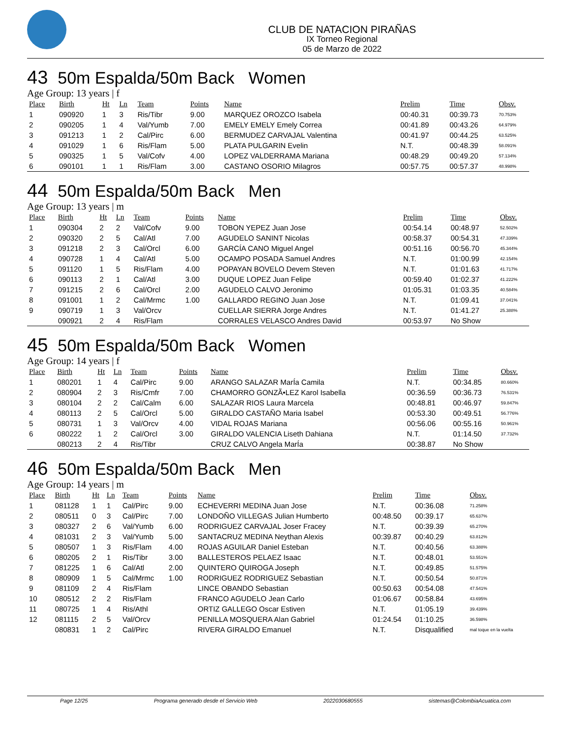CLUB DE NATACION PIRAÑAS
IX Torneo Regional
05 de Marzo de 2022
43 50m Espalda/50m Back Women
Age Group: 13 years | f
| Place | Birth | Ht | Ln | Team | Points | Name | Prelim | Time | Obsv. |
| --- | --- | --- | --- | --- | --- | --- | --- | --- | --- |
| 1 | 090920 | 1 | 3 | Ris/Tibr | 9.00 | MARQUEZ OROZCO Isabela | 00:40.31 | 00:39.73 | 70.753% |
| 2 | 090205 | 1 | 4 | Val/Yumb | 7.00 | EMELY EMELY Emely Correa | 00:41.89 | 00:43.26 | 64.979% |
| 3 | 091213 | 1 | 2 | Cal/Pirc | 6.00 | BERMUDEZ CARVAJAL Valentina | 00:41.97 | 00:44.25 | 63.525% |
| 4 | 091029 | 1 | 6 | Ris/Flam | 5.00 | PLATA PULGARIN Evelin | N.T. | 00:48.39 | 58.091% |
| 5 | 090325 | 1 | 5 | Val/Cofv | 4.00 | LOPEZ VALDERRAMA Mariana | 00:48.29 | 00:49.20 | 57.134% |
| 6 | 090101 | 1 | 1 | Ris/Flam | 3.00 | CASTANO OSORIO Milagros | 00:57.75 | 00:57.37 | 48.998% |
44 50m Espalda/50m Back Men
Age Group: 13 years | m
| Place | Birth | Ht | Ln | Team | Points | Name | Prelim | Time | Obsv. |
| --- | --- | --- | --- | --- | --- | --- | --- | --- | --- |
| 1 | 090304 | 2 | 2 | Val/Cofv | 9.00 | TOBON YEPEZ Juan Jose | 00:54.14 | 00:48.97 | 52.502% |
| 2 | 090320 | 2 | 5 | Cal/Atl | 7.00 | AGUDELO SANINT Nicolas | 00:58.37 | 00:54.31 | 47.339% |
| 3 | 091218 | 2 | 3 | Cal/Orcl | 6.00 | GARCÍA CANO Miguel Angel | 00:51.16 | 00:56.70 | 45.344% |
| 4 | 090728 | 1 | 4 | Cal/Atl | 5.00 | OCAMPO POSADA Samuel Andres | N.T. | 01:00.99 | 42.154% |
| 5 | 091120 | 1 | 5 | Ris/Flam | 4.00 | POPAYAN BOVELO Devem Steven | N.T. | 01:01.63 | 41.717% |
| 6 | 090113 | 2 | 1 | Cal/Atl | 3.00 | DUQUE LOPEZ Juan Felipe | 00:59.40 | 01:02.37 | 41.222% |
| 7 | 091215 | 2 | 6 | Cal/Orcl | 2.00 | AGUDELO CALVO Jeronimo | 01:05.31 | 01:03.35 | 40.584% |
| 8 | 091001 | 1 | 2 | Cal/Mrmc | 1.00 | GALLARDO REGINO Juan Jose | N.T. | 01:09.41 | 37.041% |
| 9 | 090719 | 1 | 3 | Val/Orcv | | CUELLAR SIERRA Jorge Andres | N.T. | 01:41.27 | 25.388% |
| | 090921 | 2 | 4 | Ris/Flam | | CORRALES VELASCO Andres David | 00:53.97 | No Show | |
45 50m Espalda/50m Back Women
Age Group: 14 years | f
| Place | Birth | Ht | Ln | Team | Points | Name | Prelim | Time | Obsv. |
| --- | --- | --- | --- | --- | --- | --- | --- | --- | --- |
| 1 | 080201 | 1 | 4 | Cal/Pirc | 9.00 | ARANGO SALAZAR MarÍa Camila | N.T. | 00:34.85 | 80.660% |
| 2 | 080904 | 2 | 3 | Ris/Cmfr | 7.00 | CHAMORRO GONZÃ•LEZ Karol Isabella | 00:36.59 | 00:36.73 | 76.531% |
| 3 | 080104 | 2 | 2 | Cal/Calm | 6.00 | SALAZAR RIOS Laura Marcela | 00:48.81 | 00:46.97 | 59.847% |
| 4 | 080113 | 2 | 5 | Cal/Orcl | 5.00 | GIRALDO CASTAÑO Maria Isabel | 00:53.30 | 00:49.51 | 56.776% |
| 5 | 080731 | 1 | 3 | Val/Orcv | 4.00 | VIDAL ROJAS Mariana | 00:56.06 | 00:55.16 | 50.961% |
| 6 | 080222 | 1 | 2 | Cal/Orcl | 3.00 | GIRALDO VALENCIA Liseth Dahiana | N.T. | 01:14.50 | 37.732% |
| | 080213 | 2 | 4 | Ris/Tibr | | CRUZ CALVO Angela MarÍa | 00:38.87 | No Show | |
46 50m Espalda/50m Back Men
Age Group: 14 years | m
| Place | Birth | Ht | Ln | Team | Points | Name | Prelim | Time | Obsv. |
| --- | --- | --- | --- | --- | --- | --- | --- | --- | --- |
| 1 | 081128 | 1 | 1 | Cal/Pirc | 9.00 | ECHEVERRI MEDINA Juan Jose | N.T. | 00:36.08 | 71.258% |
| 2 | 080511 | 0 | 3 | Cal/Pirc | 7.00 | LONDOÑO VILLEGAS Julian Humberto | 00:48.50 | 00:39.17 | 65.637% |
| 3 | 080327 | 2 | 6 | Val/Yumb | 6.00 | RODRIGUEZ CARVAJAL Joser Fracey | N.T. | 00:39.39 | 65.270% |
| 4 | 081031 | 2 | 3 | Val/Yumb | 5.00 | SANTACRUZ MEDINA Neythan Alexis | 00:39.87 | 00:40.29 | 63.812% |
| 5 | 080507 | 1 | 3 | Ris/Flam | 4.00 | ROJAS AGUILAR Daniel Esteban | N.T. | 00:40.56 | 63.388% |
| 6 | 080205 | 2 | 1 | Ris/Tibr | 3.00 | BALLESTEROS PELAEZ Isaac | N.T. | 00:48.01 | 53.551% |
| 7 | 081225 | 1 | 6 | Cal/Atl | 2.00 | QUINTERO QUIROGA Joseph | N.T. | 00:49.85 | 51.575% |
| 8 | 080909 | 1 | 5 | Cal/Mrmc | 1.00 | RODRIGUEZ RODRIGUEZ Sebastian | N.T. | 00:50.54 | 50.871% |
| 9 | 081109 | 2 | 4 | Ris/Flam | | LINCE OBANDO Sebastian | 00:50.63 | 00:54.08 | 47.541% |
| 10 | 080512 | 2 | 2 | Ris/Flam | | FRANCO AGUDELO Jean Carlo | 01:06.67 | 00:58.84 | 43.695% |
| 11 | 080725 | 1 | 4 | Ris/Athl | | ORTIZ GALLEGO Oscar Estiven | N.T. | 01:05.19 | 39.439% |
| 12 | 081115 | 2 | 5 | Val/Orcv | | PENILLA MOSQUERA Alan Gabriel | 01:24.54 | 01:10.25 | 36.598% |
| | 080831 | 1 | 2 | Cal/Pirc | | RIVERA GIRALDO Emanuel | N.T. | Disqualified | mal toque en la vuelta |
Page 12/25 Programa generado desde el Servicio Web 2022030680555 sistemas@ColombiaAcuatica.com